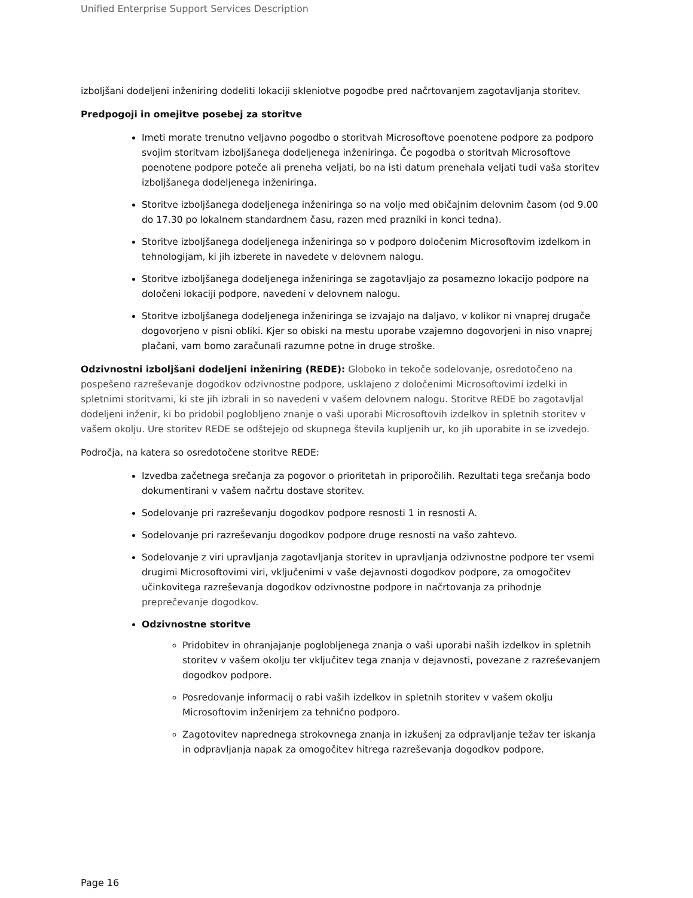Unified Enterprise Support Services Description
izboljšani dodeljeni inženiring dodeliti lokaciji skleniotve pogodbe pred načrtovanjem zagotavljanja storitev.
Predpogoji in omejitve posebej za storitve
Imeti morate trenutno veljavno pogodbo o storitvah Microsoftove poenotene podpore za podporo svojim storitvam izboljšanega dodeljenega inženiringa. Če pogodba o storitvah Microsoftove poenotene podpore poteče ali preneha veljati, bo na isti datum prenehala veljati tudi vaša storitev izboljšanega dodeljenega inženiringa.
Storitve izboljšanega dodeljenega inženiringa so na voljo med običajnim delovnim časom (od 9.00 do 17.30 po lokalnem standardnem času, razen med prazniki in konci tedna).
Storitve izboljšanega dodeljenega inženiringa so v podporo določenim Microsoftovim izdelkom in tehnologijam, ki jih izberete in navedete v delovnem nalogu.
Storitve izboljšanega dodeljenega inženiringa se zagotavljajo za posamezno lokacijo podpore na določeni lokaciji podpore, navedeni v delovnem nalogu.
Storitve izboljšanega dodeljenega inženiringa se izvajajo na daljavo, v kolikor ni vnaprej drugače dogovorjeno v pisni obliki. Kjer so obiski na mestu uporabe vzajemno dogovorjeni in niso vnaprej plačani, vam bomo zaračunali razumne potne in druge stroške.
Odzivnostni izboljšani dodeljeni inženiring (REDE): Globoko in tekoče sodelovanje, osredotočeno na pospešeno razreševanje dogodkov odzivnostne podpore, usklajeno z določenimi Microsoftovimi izdelki in spletnimi storitvami, ki ste jih izbrali in so navedeni v vašem delovnem nalogu. Storitve REDE bo zagotavljal dodeljeni inženir, ki bo pridobil poglobljeno znanje o vaši uporabi Microsoftovih izdelkov in spletnih storitev v vašem okolju. Ure storitev REDE se odštejejo od skupnega števila kupljenih ur, ko jih uporabite in se izvedejo.
Področja, na katera so osredotočene storitve REDE:
Izvedba začetnega srečanja za pogovor o prioritetah in priporočilih. Rezultati tega srečanja bodo dokumentirani v vašem načrtu dostave storitev.
Sodelovanje pri razreševanju dogodkov podpore resnosti 1 in resnosti A.
Sodelovanje pri razreševanju dogodkov podpore druge resnosti na vašo zahtevo.
Sodelovanje z viri upravljanja zagotavljanja storitev in upravljanja odzivnostne podpore ter vsemi drugimi Microsoftovimi viri, vključenimi v vaše dejavnosti dogodkov podpore, za omogočitev učinkovitega razreševanja dogodkov odzivnostne podpore in načrtovanja za prihodnje preprečevanje dogodkov.
Odzivnostne storitve
Pridobitev in ohranjajanje poglobljenega znanja o vaši uporabi naših izdelkov in spletnih storitev v vašem okolju ter vključitev tega znanja v dejavnosti, povezane z razreševanjem dogodkov podpore.
Posredovanje informacij o rabi vaših izdelkov in spletnih storitev v vašem okolju Microsoftovim inženirjem za tehnično podporo.
Zagotovitev naprednega strokovnega znanja in izkušenj za odpravljanje težav ter iskanja in odpravljanja napak za omogočitev hitrega razreševanja dogodkov podpore.
Page 16